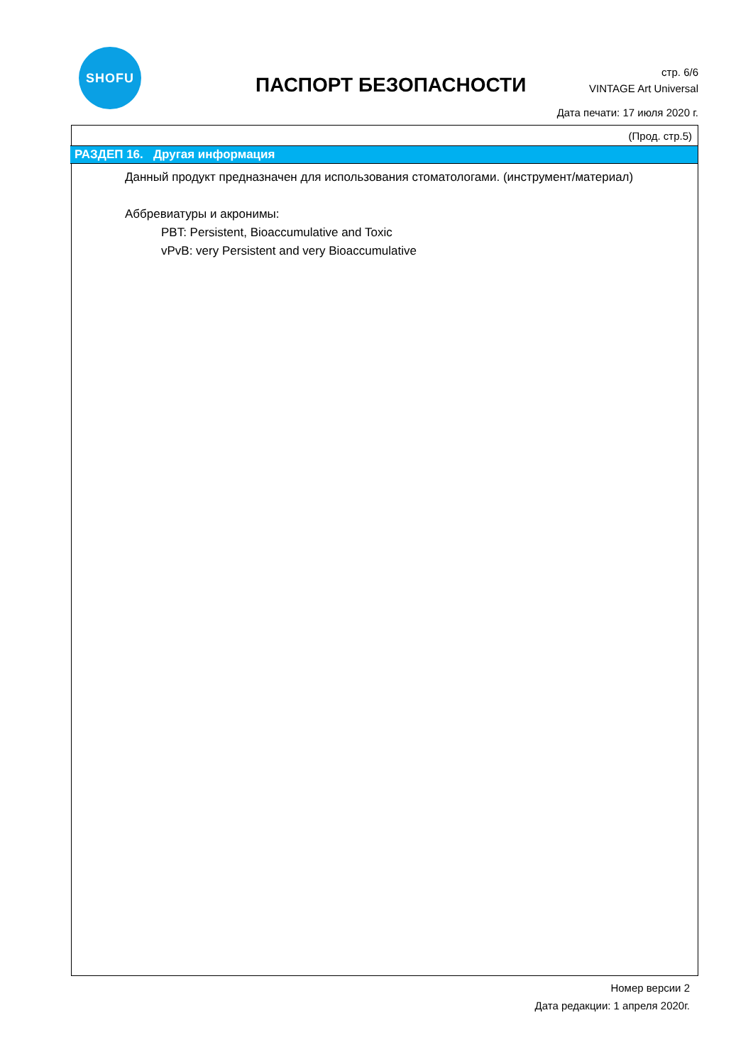SHOFU
ПАСПОРТ БЕЗОПАСНОСТИ
стр. 6/6
VINTAGE Art Universal
Дата печати: 17 июля 2020 г.
(Прод. стр.5)
РАЗДЕП 16. Другая информация
Данный продукт предназначен для использования стоматологами. (инструмент/материал)
Аббревиатуры и акронимы:
PBT: Persistent, Bioaccumulative and Toxic
vPvB: very Persistent and very Bioaccumulative
Номер версии 2
Дата редакции: 1 апреля 2020г.